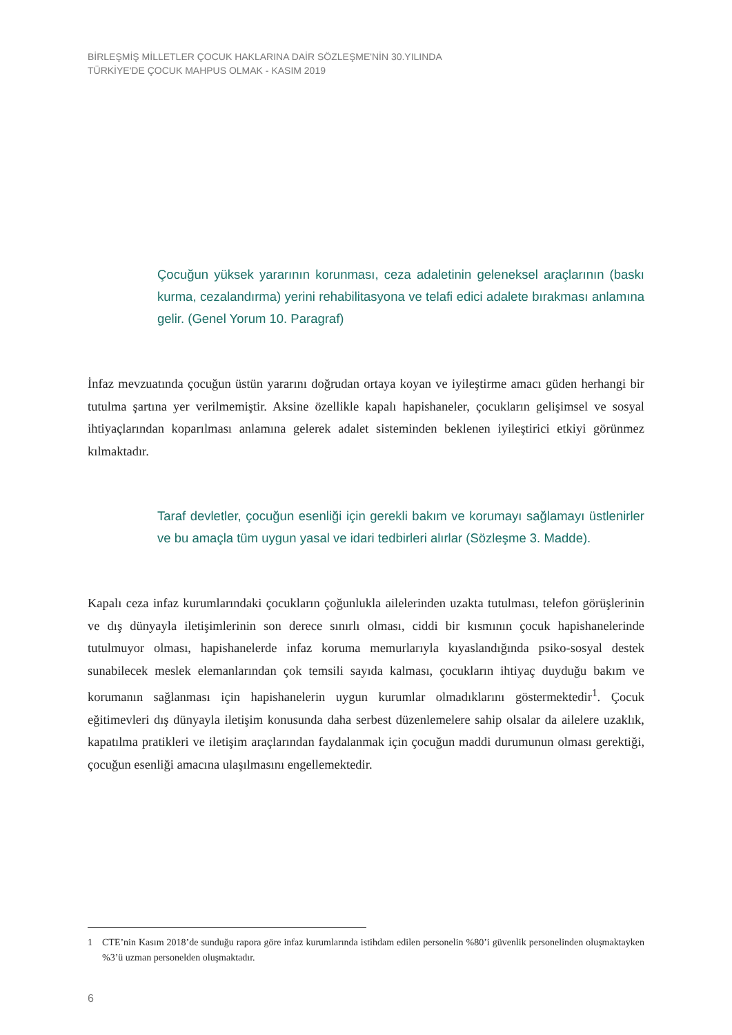BİRLEŞMİŞ MİLLETLER ÇOCUK HAKLARINA DAİR SÖZLEŞME'NİN 30.YILINDA
TÜRKİYE'DE ÇOCUK MAHPUS OLMAK - KASIM 2019
Çocuğun yüksek yararının korunması, ceza adaletinin geleneksel araçlarının (baskı kurma, cezalandırma) yerini rehabilitasyona ve telafi edici adalete bırakması anlamına gelir. (Genel Yorum 10. Paragraf)
İnfaz mevzuatında çocuğun üstün yararını doğrudan ortaya koyan ve iyileştirme amacı güden herhangi bir tutulma şartına yer verilmemiştir. Aksine özellikle kapalı hapishaneler, çocukların gelişimsel ve sosyal ihtiyaçlarından koparılması anlamına gelerek adalet sisteminden beklenen iyileştirici etkiyi görünmez kılmaktadır.
Taraf devletler, çocuğun esenliği için gerekli bakım ve korumayı sağlamayı üstlenirler ve bu amaçla tüm uygun yasal ve idari tedbirleri alırlar (Sözleşme 3. Madde).
Kapalı ceza infaz kurumlarındaki çocukların çoğunlukla ailelerinden uzakta tutulması, telefon görüşlerinin ve dış dünyayla iletişimlerinin son derece sınırlı olması, ciddi bir kısmının çocuk hapishanelerinde tutulmuyor olması, hapishanelerde infaz koruma memurlarıyla kıyaslandığında psiko-sosyal destek sunabilecek meslek elemanlarından çok temsili sayıda kalması, çocukların ihtiyaç duyduğu bakım ve korumanın sağlanması için hapishanelerin uygun kurumlar olmadıklarını göstermektedir<sup>1</sup>. Çocuk eğitimevleri dış dünyayla iletişim konusunda daha serbest düzenlemelere sahip olsalar da ailelere uzaklık, kapatılma pratikleri ve iletişim araçlarından faydalanmak için çocuğun maddi durumunun olması gerektiği, çocuğun esenliği amacına ulaşılmasını engellemektedir.
1 CTE’nin Kasım 2018’de sunduğu rapora göre infaz kurumlarında istihdam edilen personelin %80’i güvenlik personelinden oluşmaktayken %3’ü uzman personelden oluşmaktadır.
6